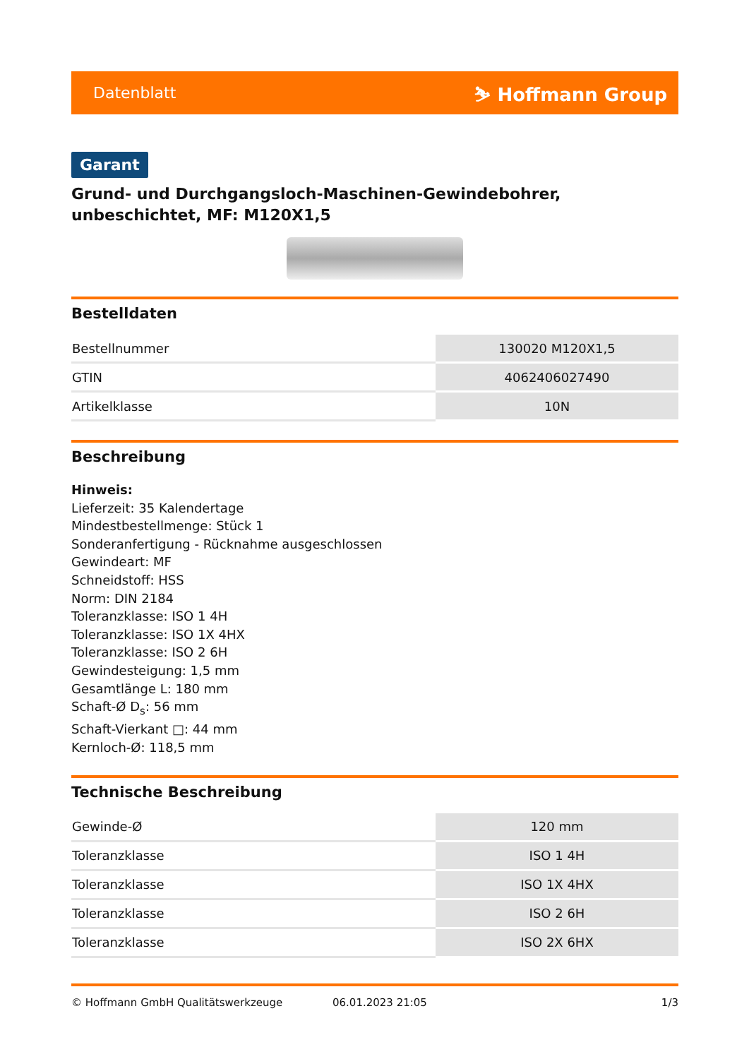Datenblatt ⛷ Hoffmann Group
Garant
Grund- und Durchgangsloch-Maschinen-Gewindebohrer, unbeschichtet, MF: M120X1,5
Bestelldaten
| Bestellnummer | 130020 M120X1,5 |
| GTIN | 4062406027490 |
| Artikelklasse | 10N |
Beschreibung
Hinweis:
Lieferzeit: 35 Kalendertage
Mindestbestellmenge: Stück 1
Sonderanfertigung - Rücknahme ausgeschlossen
Gewindeart: MF
Schneidstoff: HSS
Norm: DIN 2184
Toleranzklasse: ISO 1 4H
Toleranzklasse: ISO 1X 4HX
Toleranzklasse: ISO 2 6H
Gewindesteigung: 1,5 mm
Gesamtlänge L: 180 mm
Schaft-Ø D<sub>s</sub>: 56 mm
Schaft-Vierkant □: 44 mm
Kernloch-Ø: 118,5 mm
Technische Beschreibung
| Gewinde-Ø | 120 mm |
| Toleranzklasse | ISO 1 4H |
| Toleranzklasse | ISO 1X 4HX |
| Toleranzklasse | ISO 2 6H |
| Toleranzklasse | ISO 2X 6HX |
© Hoffmann GmbH Qualitätswerkzeuge 06.01.2023 21:05 1/3